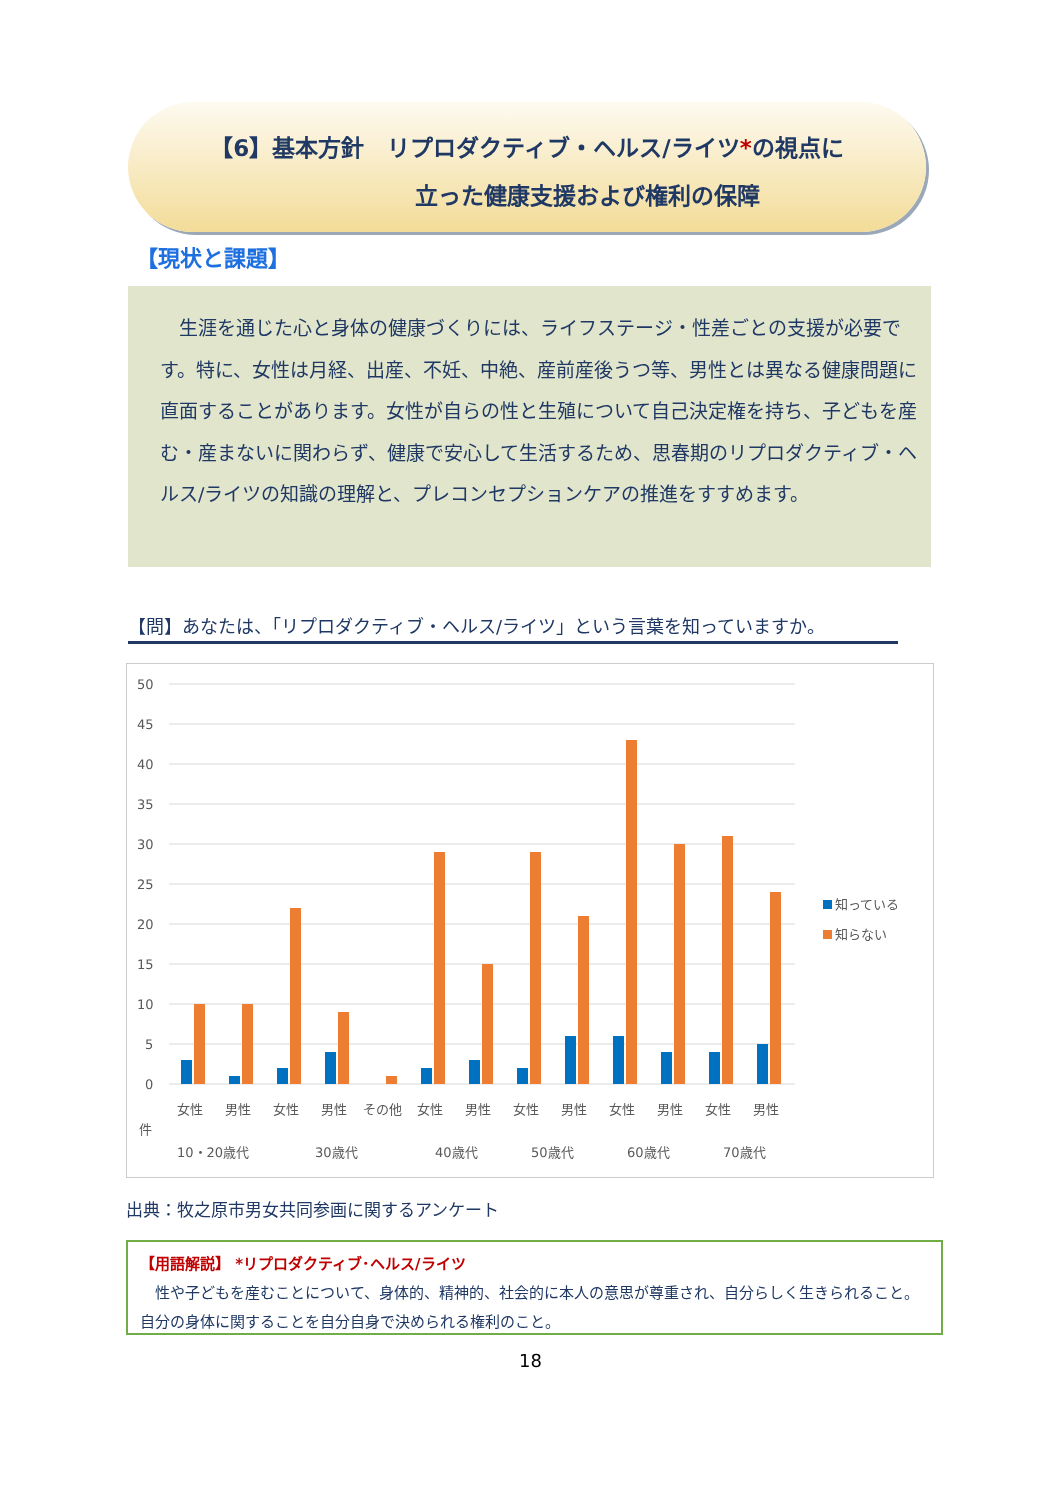【6】基本方針　リプロダクティブ・ヘルス/ライツ*の視点に
立った健康支援および権利の保障
【現状と課題】
　生涯を通じた心と身体の健康づくりには、ライフステージ・性差ごとの支援が必要です。特に、女性は月経、出産、不妊、中絶、産前産後うつ等、男性とは異なる健康問題に直面することがあります。女性が自らの性と生殖について自己決定権を持ち、子どもを産む・産まないに関わらず、健康で安心して生活するため、思春期のリプロダクティブ・ヘルス/ライツの知識の理解と、プレコンセプションケアの推進をすすめます。
【問】あなたは、「リプロダクティブ・ヘルス/ライツ」という言葉を知っていますか。
50
45
40
35
30
25
20
15
10
5
0
女性
男性
女性
男性
その他
女性
男性
女性
男性
女性
男性
女性
男性
件
10・20歳代
30歳代
40歳代
50歳代
60歳代
70歳代
知っている
知らない
出典：牧之原市男女共同参画に関するアンケート
【用語解説】 *リプロダクティブ･ヘルス/ライツ
　性や子どもを産むことについて、身体的、精神的、社会的に本人の意思が尊重され、自分らしく生きられること。自分の身体に関することを自分自身で決められる権利のこと。
18